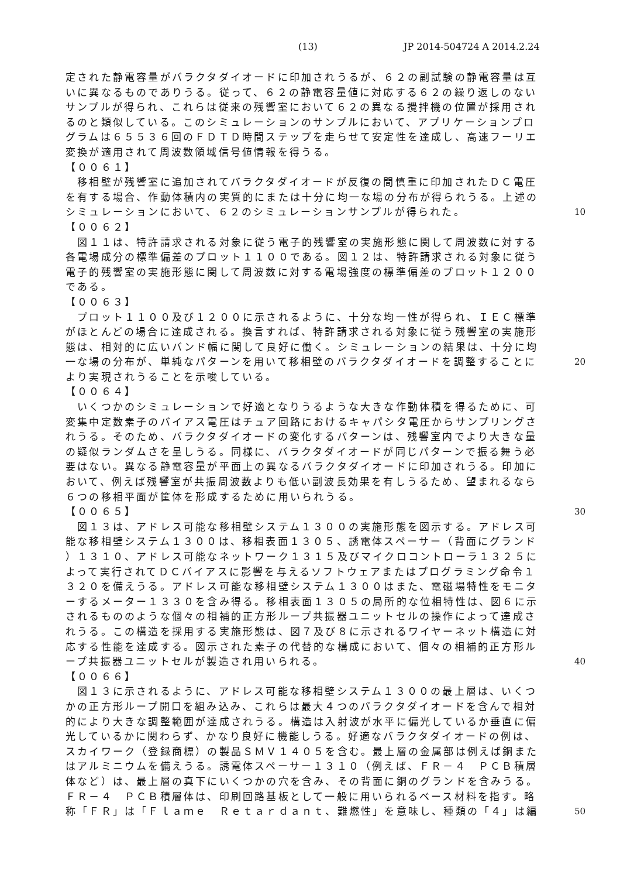(13) JP 2014-504724 A 2014.2.24
定された静電容量がバラクタダイオードに印加されうるが、６２の副試験の静電容量は互
いに異なるものでありうる。従って、６２の静電容量値に対応する６２の繰り返しのない
サンプルが得られ、これらは従来の残響室において６２の異なる攪拌機の位置が採用され
るのと類似している。このシミュレーションのサンプルにおいて、アプリケーションプロ
グラムは６５５３６回のＦＤＴＤ時間ステップを走らせて安定性を達成し、高速フーリエ
変換が適用されて周波数領域信号値情報を得うる。
【００６１】
　移相壁が残響室に追加されてバラクタダイオードが反復の間慎重に印加されたＤＣ電圧
を有する場合、作動体積内の実質的にまたは十分に均一な場の分布が得られうる。上述の
シミュレーションにおいて、６２のシミュレーションサンプルが得られた。 10
【００６２】
　図１１は、特許請求される対象に従う電子的残響室の実施形態に関して周波数に対する
各電場成分の標準偏差のプロット１１００である。図１２は、特許請求される対象に従う
電子的残響室の実施形態に関して周波数に対する電場強度の標準偏差のプロット１２００
である。
【００６３】
　プロット１１００及び１２００に示されるように、十分な均一性が得られ、ＩＥＣ標準
がほとんどの場合に達成される。換言すれば、特許請求される対象に従う残響室の実施形
態は、相対的に広いバンド幅に関して良好に働く。シミュレーションの結果は、十分に均
一な場の分布が、単純なパターンを用いて移相壁のバラクタダイオードを調整することに 20
より実現されうることを示唆している。
【００６４】
　いくつかのシミュレーションで好適となりうるような大きな作動体積を得るために、可
変集中定数素子のバイアス電圧はチュア回路におけるキャパシタ電圧からサンプリングさ
れうる。そのため、バラクタダイオードの変化するパターンは、残響室内でより大きな量
の疑似ランダムさを呈しうる。同様に、バラクタダイオードが同じパターンで振る舞う必
要はない。異なる静電容量が平面上の異なるバラクタダイオードに印加されうる。印加に
おいて、例えば残響室が共振周波数よりも低い副波長効果を有しうるため、望まれるなら
６つの移相平面が筐体を形成するために用いられうる。
【００６５】 30
　図１３は、アドレス可能な移相壁システム１３００の実施形態を図示する。アドレス可
能な移相壁システム１３００は、移相表面１３０５、誘電体スペーサー（背面にグランド
）１３１０、アドレス可能なネットワーク１３１５及びマイクロコントローラ１３２５に
よって実行されてＤＣバイアスに影響を与えるソフトウェアまたはプログラミング命令１
３２０を備えうる。アドレス可能な移相壁システム１３００はまた、電磁場特性をモニタ
ーするメーター１３３０を含み得る。移相表面１３０５の局所的な位相特性は、図６に示
されるもののような個々の相補的正方形ループ共振器ユニットセルの操作によって達成さ
れうる。この構造を採用する実施形態は、図７及び８に示されるワイヤーネット構造に対
応する性能を達成する。図示された素子の代替的な構成において、個々の相補的正方形ル
ープ共振器ユニットセルが製造され用いられる。 40
【００６６】
　図１３に示されるように、アドレス可能な移相壁システム１３００の最上層は、いくつ
かの正方形ループ開口を組み込み、これらは最大４つのバラクタダイオードを含んで相対
的により大きな調整範囲が達成されうる。構造は入射波が水平に偏光しているか垂直に偏
光しているかに関わらず、かなり良好に機能しうる。好適なバラクタダイオードの例は、
スカイワーク（登録商標）の製品ＳＭＶ１４０５を含む。最上層の金属部は例えば銅また
はアルミニウムを備えうる。誘電体スペーサー１３１０（例えば、ＦＲ－４　ＰＣＢ積層
体など）は、最上層の真下にいくつかの穴を含み、その背面に銅のグランドを含みうる。
ＦＲ－４　ＰＣＢ積層体は、印刷回路基板として一般に用いられるベース材料を指す。略
称「ＦＲ」は「Ｆｌａｍｅ　Ｒｅｔａｒｄａｎｔ、難燃性」を意味し、種類の「４」は編 50